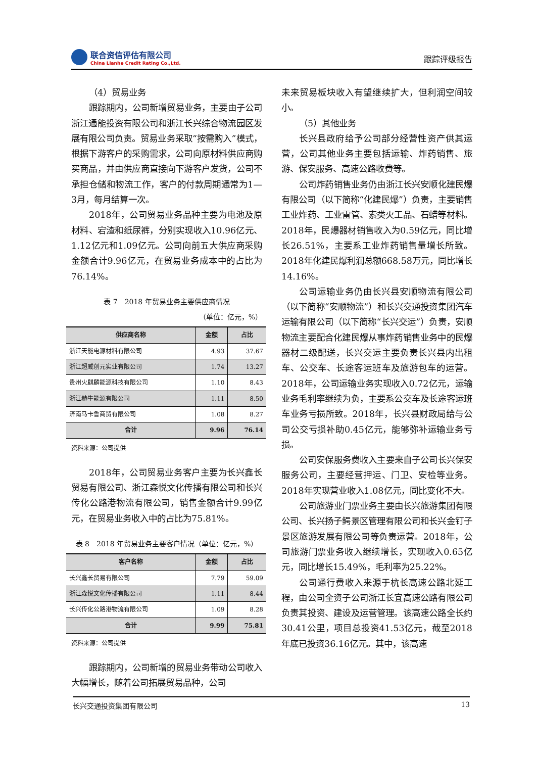联合资信评估有限公司
China Lianhe Credit Rating Co.,Ltd.
跟踪评级报告
（4）贸易业务
跟踪期内，公司新增贸易业务，主要由子公司浙江通能投资有限公司和浙江长兴综合物流园区发展有限公司负责。贸易业务采取“按需购入”模式，根据下游客户的采购需求，公司向原材料供应商购买商品，并由供应商直接向下游客户发货，公司不承担仓储和物流工作，客户的付款周期通常为1—3月，每月结算一次。
2018年，公司贸易业务品种主要为电池及原材料、宕渣和纸尿裤，分别实现收入10.96亿元、1.12亿元和1.09亿元。公司向前五大供应商采购金额合计9.96亿元，在贸易业务成本中的占比为76.14%。
表 7　2018 年贸易业务主要供应商情况
（单位：亿元，%）
| 供应商名称 | 金额 | 占比 |
| --- | --- | --- |
| 浙江天能电源材料有限公司 | 4.93 | 37.67 |
| 浙江超威创元实业有限公司 | 1.74 | 13.27 |
| 贵州火麒麟能源科技有限公司 | 1.10 | 8.43 |
| 浙江赫牛能源有限公司 | 1.11 | 8.50 |
| 济南马卡鲁商贸有限公司 | 1.08 | 8.27 |
| 合计 | 9.96 | 76.14 |
资料来源：公司提供
2018年，公司贸易业务客户主要为长兴鑫长贸易有限公司、浙江森悦文化传播有限公司和长兴传化公路港物流有限公司，销售金额合计9.99亿元，在贸易业务收入中的占比为75.81%。
表 8　2018 年贸易业务主要客户情况（单位：亿元，%）
| 客户名称 | 金额 | 占比 |
| --- | --- | --- |
| 长兴鑫长贸易有限公司 | 7.79 | 59.09 |
| 浙江森悦文化传播有限公司 | 1.11 | 8.44 |
| 长兴传化公路港物流有限公司 | 1.09 | 8.28 |
| 合计 | 9.99 | 75.81 |
资料来源：公司提供
跟踪期内，公司新增的贸易业务带动公司收入大幅增长，随着公司拓展贸易品种，公司
未来贸易板块收入有望继续扩大，但利润空间较小。
（5）其他业务
长兴县政府给予公司部分经营性资产供其运营，公司其他业务主要包括运输、炸药销售、旅游、保安服务、高速公路收费等。
公司炸药销售业务仍由浙江长兴安顺化建民爆有限公司（以下简称“化建民爆”）负责，主要销售工业炸药、工业雷管、索类火工品、石蜡等材料。2018年，民爆器材销售收入为0.59亿元，同比增长26.51%，主要系工业炸药销售量增长所致。2018年化建民爆利润总额668.58万元，同比增长14.16%。
公司运输业务仍由长兴县安顺物流有限公司（以下简称“安顺物流”）和长兴交通投资集团汽车运输有限公司（以下简称“长兴交运”）负责，安顺物流主要配合化建民爆从事炸药销售业务中的民爆器材二级配送，长兴交运主要负责长兴县内出租车、公交车、长途客运班车及旅游包车的运营。2018年，公司运输业务实现收入0.72亿元，运输业务毛利率继续为负，主要系公交车及长途客运班车业务亏损所致。2018年，长兴县财政局给与公司公交亏损补助0.45亿元，能够弥补运输业务亏损。
公司安保服务费收入主要来自子公司长兴保安服务公司，主要经营押运、门卫、安检等业务。2018年实现营业收入1.08亿元，同比变化不大。
公司旅游业门票业务主要由长兴旅游集团有限公司、长兴扬子鳄景区管理有限公司和长兴金钉子景区旅游发展有限公司等负责运营。2018年，公司旅游门票业务收入继续增长，实现收入0.65亿元，同比增长15.49%，毛利率为25.22%。
公司通行费收入来源于杭长高速公路北延工程，由公司全资子公司浙江长宜高速公路有限公司负责其投资、建设及运营管理。该高速公路全长约30.41公里，项目总投资41.53亿元，截至2018年底已投资36.16亿元。其中，该高速
长兴交通投资集团有限公司 13